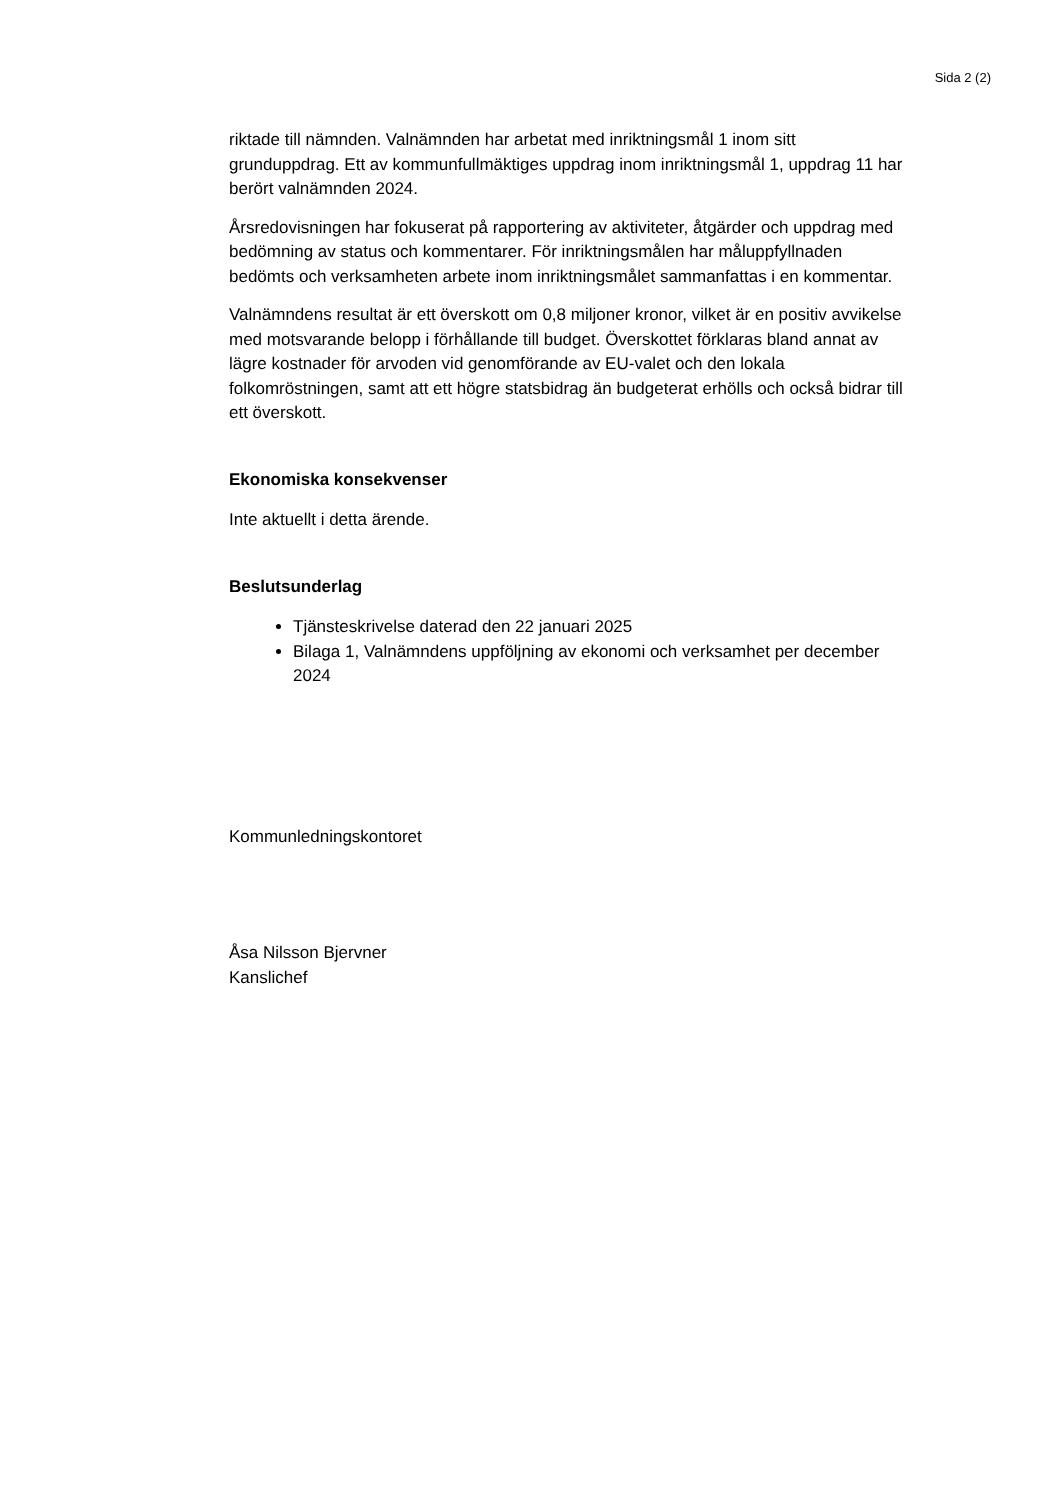Sida 2 (2)
riktade till nämnden. Valnämnden har arbetat med inriktningsmål 1 inom sitt grunduppdrag. Ett av kommunfullmäktiges uppdrag inom inriktningsmål 1, uppdrag 11 har berört valnämnden 2024.
Årsredovisningen har fokuserat på rapportering av aktiviteter, åtgärder och uppdrag med bedömning av status och kommentarer. För inriktningsmålen har måluppfyllnaden bedömts och verksamheten arbete inom inriktningsmålet sammanfattas i en kommentar.
Valnämndens resultat är ett överskott om 0,8 miljoner kronor, vilket är en positiv avvikelse med motsvarande belopp i förhållande till budget. Överskottet förklaras bland annat av lägre kostnader för arvoden vid genomförande av EU-valet och den lokala folkomröstningen, samt att ett högre statsbidrag än budgeterat erhölls och också bidrar till ett överskott.
Ekonomiska konsekvenser
Inte aktuellt i detta ärende.
Beslutsunderlag
Tjänsteskrivelse daterad den 22 januari 2025
Bilaga 1, Valnämndens uppföljning av ekonomi och verksamhet per december 2024
Kommunledningskontoret
Åsa Nilsson Bjervner
Kanslichef